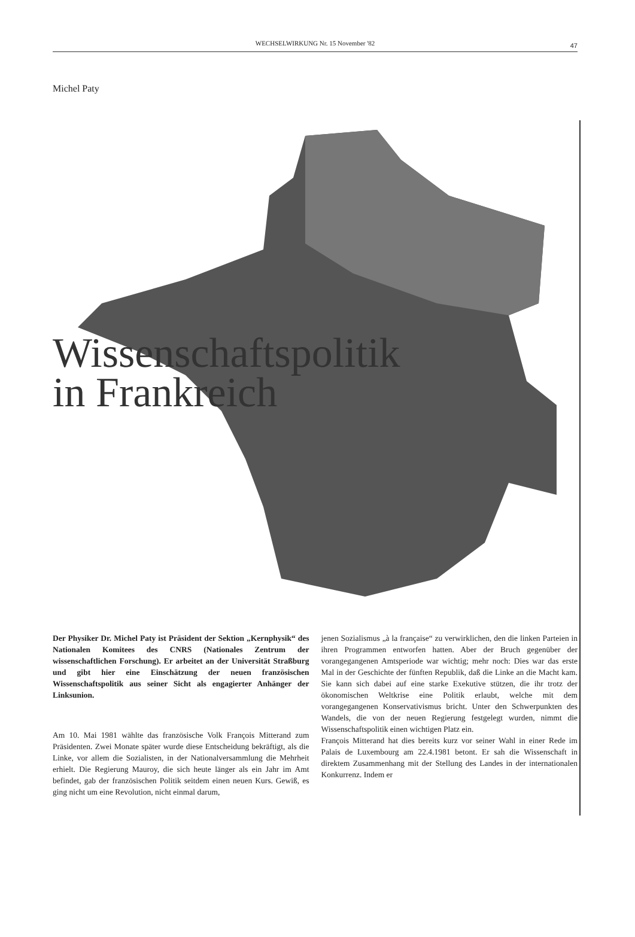WECHSELWIRKUNG Nr. 15 November '82 47
Michel Paty
Wissenschaftspolitik
in Frankreich
Der Physiker Dr. Michel Paty ist Präsident der Sektion „Kernphysik“ des Nationalen Komitees des CNRS (Nationales Zentrum der wissenschaftlichen Forschung). Er arbeitet an der Universität Straßburg und gibt hier eine Einschätzung der neuen französischen Wissenschaftspolitik aus seiner Sicht als engagierter Anhänger der Linksunion.
Am 10. Mai 1981 wählte das französische Volk François Mitterand zum Präsidenten. Zwei Monate später wurde diese Entscheidung bekräftigt, als die Linke, vor allem die Sozialisten, in der Nationalversammlung die Mehrheit erhielt. Die Regierung Mauroy, die sich heute länger als ein Jahr im Amt befindet, gab der französischen Politik seitdem einen neuen Kurs. Gewiß, es ging nicht um eine Revolution, nicht einmal darum,
jenen Sozialismus „à la française“ zu verwirklichen, den die linken Parteien in ihren Programmen entworfen hatten. Aber der Bruch gegenüber der vorangegangenen Amtsperiode war wichtig; mehr noch: Dies war das erste Mal in der Geschichte der fünften Republik, daß die Linke an die Macht kam. Sie kann sich dabei auf eine starke Exekutive stützen, die ihr trotz der ökonomischen Weltkrise eine Politik erlaubt, welche mit dem vorangegangenen Konservativismus bricht. Unter den Schwerpunkten des Wandels, die von der neuen Regierung festgelegt wurden, nimmt die Wissenschaftspolitik einen wichtigen Platz ein.
François Mitterand hat dies bereits kurz vor seiner Wahl in einer Rede im Palais de Luxembourg am 22.4.1981 betont. Er sah die Wissenschaft in direktem Zusammenhang mit der Stellung des Landes in der internationalen Konkurrenz. Indem er